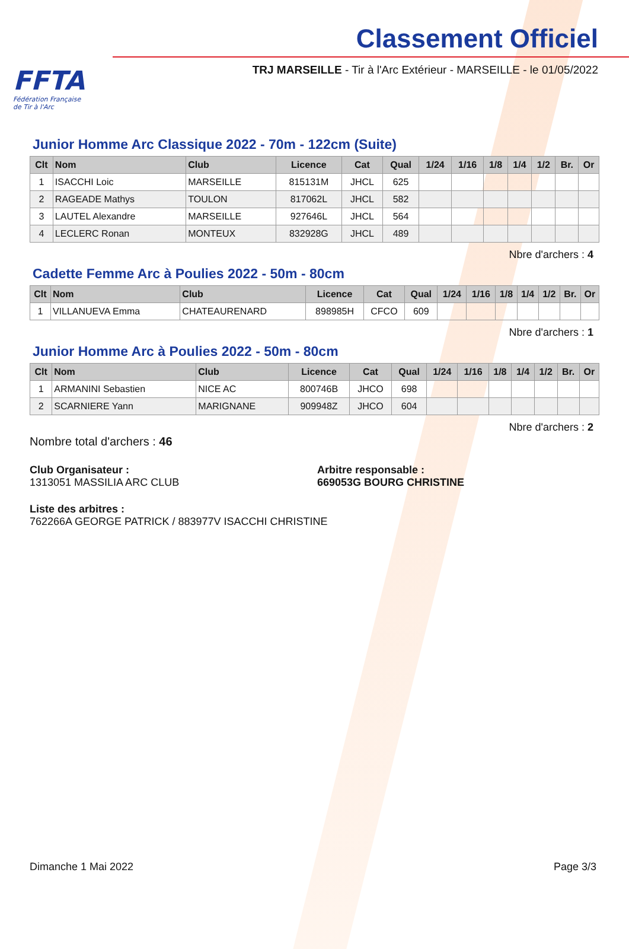FFTA
Fédération Française
de Tir à l'Arc
Classement Officiel
TRJ MARSEILLE - Tir à l'Arc Extérieur - MARSEILLE - le 01/05/2022
Junior Homme Arc Classique 2022 - 70m - 122cm (Suite)
| Clt | Nom | Club | Licence | Cat | Qual | 1/24 | 1/16 | 1/8 | 1/4 | 1/2 | Br. | Or |
| --- | --- | --- | --- | --- | --- | --- | --- | --- | --- | --- | --- | --- |
| 1 | ISACCHI Loic | MARSEILLE | 815131M | JHCL | 625 | | | | | | | |
| 2 | RAGEADE Mathys | TOULON | 817062L | JHCL | 582 | | | | | | | |
| 3 | LAUTEL Alexandre | MARSEILLE | 927646L | JHCL | 564 | | | | | | | |
| 4 | LECLERC Ronan | MONTEUX | 832928G | JHCL | 489 | | | | | | | |
Nbre d'archers : 4
Cadette Femme Arc à Poulies 2022 - 50m - 80cm
| Clt | Nom | Club | Licence | Cat | Qual | 1/24 | 1/16 | 1/8 | 1/4 | 1/2 | Br. | Or |
| --- | --- | --- | --- | --- | --- | --- | --- | --- | --- | --- | --- | --- |
| 1 | VILLANUEVA Emma | CHATEAURENARD | 898985H | CFCO | 609 | | | | | | | |
Nbre d'archers : 1
Junior Homme Arc à Poulies 2022 - 50m - 80cm
| Clt | Nom | Club | Licence | Cat | Qual | 1/24 | 1/16 | 1/8 | 1/4 | 1/2 | Br. | Or |
| --- | --- | --- | --- | --- | --- | --- | --- | --- | --- | --- | --- | --- |
| 1 | ARMANINI Sebastien | NICE AC | 800746B | JHCO | 698 | | | | | | | |
| 2 | SCARNIERE Yann | MARIGNANE | 909948Z | JHCO | 604 | | | | | | | |
Nbre d'archers : 2
Nombre total d'archers : 46
Club Organisateur :
1313051 MASSILIA ARC CLUB
Arbitre responsable :
669053G BOURG CHRISTINE
Liste des arbitres :
762266A GEORGE PATRICK / 883977V ISACCHI CHRISTINE
Dimanche 1 Mai 2022 Page 3/3